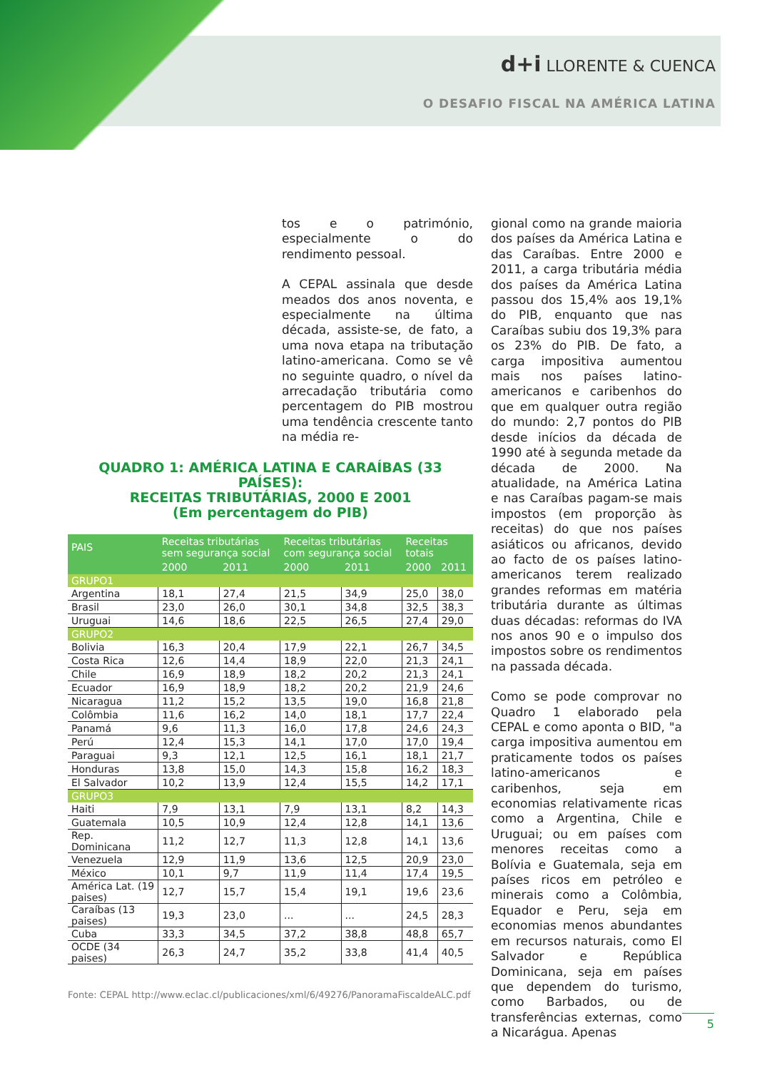d+i LLORENTE & CUENCA
O DESAFIO FISCAL NA AMÉRICA LATINA
tos e o património, especialmente o do rendimento pessoal.
A CEPAL assinala que desde meados dos anos noventa, e especialmente na última década, assiste-se, de fato, a uma nova etapa na tributação latino-americana. Como se vê no seguinte quadro, o nível da arrecadação tributária como percentagem do PIB mostrou uma tendência crescente tanto na média re-
QUADRO 1: AMÉRICA LATINA E CARAÍBAS (33 PAÍSES):
RECEITAS TRIBUTÁRIAS, 2000 E 2001
(Em percentagem do PIB)
| PAIS | Receitas tributárias sem segurança social | | Receitas tributárias com segurança social | | Receitas totais | |
| --- | --- | --- | --- | --- | --- | --- |
| | 2000 | 2011 | 2000 | 2011 | 2000 | 2011 |
| GRUPO1 | | | | | | |
| Argentina | 18,1 | 27,4 | 21,5 | 34,9 | 25,0 | 38,0 |
| Brasil | 23,0 | 26,0 | 30,1 | 34,8 | 32,5 | 38,3 |
| Uruguai | 14,6 | 18,6 | 22,5 | 26,5 | 27,4 | 29,0 |
| GRUPO2 | | | | | | |
| Bolivia | 16,3 | 20,4 | 17,9 | 22,1 | 26,7 | 34,5 |
| Costa Rica | 12,6 | 14,4 | 18,9 | 22,0 | 21,3 | 24,1 |
| Chile | 16,9 | 18,9 | 18,2 | 20,2 | 21,3 | 24,1 |
| Ecuador | 16,9 | 18,9 | 18,2 | 20,2 | 21,9 | 24,6 |
| Nicaragua | 11,2 | 15,2 | 13,5 | 19,0 | 16,8 | 21,8 |
| Colômbia | 11,6 | 16,2 | 14,0 | 18,1 | 17,7 | 22,4 |
| Panamá | 9,6 | 11,3 | 16,0 | 17,8 | 24,6 | 24,3 |
| Perú | 12,4 | 15,3 | 14,1 | 17,0 | 17,0 | 19,4 |
| Paraguai | 9,3 | 12,1 | 12,5 | 16,1 | 18,1 | 21,7 |
| Honduras | 13,8 | 15,0 | 14,3 | 15,8 | 16,2 | 18,3 |
| El Salvador | 10,2 | 13,9 | 12,4 | 15,5 | 14,2 | 17,1 |
| GRUPO3 | | | | | | |
| Haiti | 7,9 | 13,1 | 7,9 | 13,1 | 8,2 | 14,3 |
| Guatemala | 10,5 | 10,9 | 12,4 | 12,8 | 14,1 | 13,6 |
| Rep. Dominicana | 11,2 | 12,7 | 11,3 | 12,8 | 14,1 | 13,6 |
| Venezuela | 12,9 | 11,9 | 13,6 | 12,5 | 20,9 | 23,0 |
| México | 10,1 | 9,7 | 11,9 | 11,4 | 17,4 | 19,5 |
| América Lat. (19 paises) | 12,7 | 15,7 | 15,4 | 19,1 | 19,6 | 23,6 |
| Caraíbas (13 paises) | 19,3 | 23,0 | ... | ... | 24,5 | 28,3 |
| Cuba | 33,3 | 34,5 | 37,2 | 38,8 | 48,8 | 65,7 |
| OCDE (34 paises) | 26,3 | 24,7 | 35,2 | 33,8 | 41,4 | 40,5 |
Fonte: CEPAL http://www.eclac.cl/publicaciones/xml/6/49276/PanoramaFiscaldeALC.pdf
gional como na grande maioria dos países da América Latina e das Caraíbas. Entre 2000 e 2011, a carga tributária média dos países da América Latina passou dos 15,4% aos 19,1% do PIB, enquanto que nas Caraíbas subiu dos 19,3% para os 23% do PIB. De fato, a carga impositiva aumentou mais nos países latino-americanos e caribenhos do que em qualquer outra região do mundo: 2,7 pontos do PIB desde inícios da década de 1990 até à segunda metade da década de 2000. Na atualidade, na América Latina e nas Caraíbas pagam-se mais impostos (em proporção às receitas) do que nos países asiáticos ou africanos, devido ao facto de os países latino-americanos terem realizado grandes reformas em matéria tributária durante as últimas duas décadas: reformas do IVA nos anos 90 e o impulso dos impostos sobre os rendimentos na passada década.
Como se pode comprovar no Quadro 1 elaborado pela CEPAL e como aponta o BID, "a carga impositiva aumentou em praticamente todos os países latino-americanos e caribenhos, seja em economias relativamente ricas como a Argentina, Chile e Uruguai; ou em países com menores receitas como a Bolívia e Guatemala, seja em países ricos em petróleo e minerais como a Colômbia, Equador e Peru, seja em economias menos abundantes em recursos naturais, como El Salvador e República Dominicana, seja em países que dependem do turismo, como Barbados, ou de transferências externas, como a Nicarágua. Apenas
5